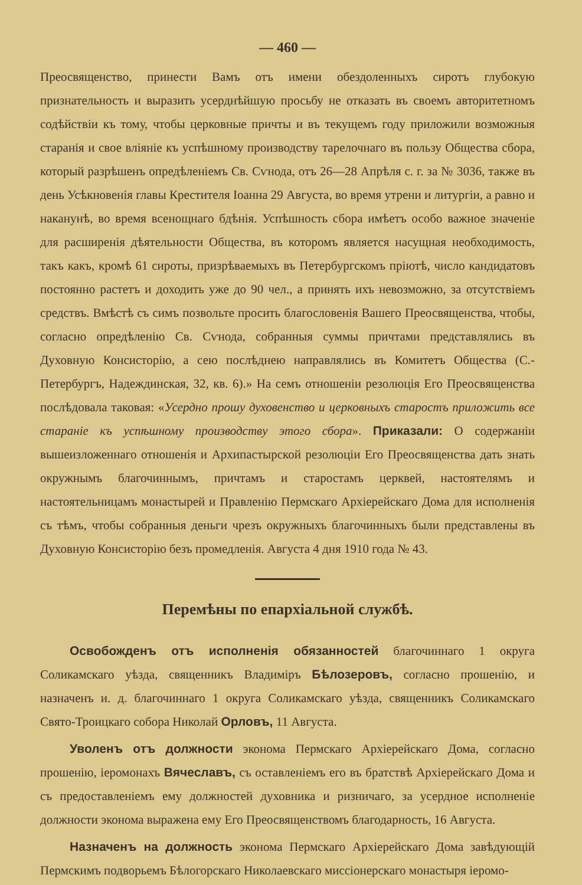— 460 —
Преосвященство, принести Вамъ отъ имени обездоленныхъ сиротъ глубокую признательность и выразить усерднѣйшую просьбу не отказать въ своемъ авторитетномъ содѣйствіи къ тому, чтобы церковные причты и въ текущемъ году приложили возможныя старанія и свое вліяніе къ успѣшному производству тарелочнаго въ пользу Общества сбора, который разрѣшенъ опредѣленіемъ Св. Сѵнода, отъ 26—28 Апрѣля с. г. за № 3036, также въ день Усѣкновенія главы Крестителя Іоанна 29 Августа, во время утрени и литургіи, а равно и наканунѣ, во время всенощнаго бдѣнія. Успѣшность сбора имѣетъ особо важное значеніе для расширенія дѣятельности Общества, въ которомъ является насущная необходимость, такъ какъ, кромѣ 61 сироты, призрѣваемыхъ въ Петербургскомъ пріютѣ, число кандидатовъ постоянно растетъ и доходить уже до 90 чел., а принять ихъ невозможно, за отсутствіемъ средствъ. Вмѣстѣ съ симъ позвольте просить благословенія Вашего Преосвященства, чтобы, согласно опредѣленію Св. Сѵнода, собранныя суммы причтами представлялись въ Духовную Консисторію, а сею послѣднею направлялись въ Комитетъ Общества (С.-Петербургъ, Надеждинская, 32, кв. 6).» На семъ отношеніи резолюція Его Преосвященства послѣдовала таковая: «Усердно прошу духовенство и церковныхъ старостъ приложить все стараніе къ успѣшному производству этого сбора». Приказали: О содержаніи вышеизложеннаго отношенія и Архипастырской резолюціи Его Преосвященства дать знать окружнымъ благочиннымъ, причтамъ и старостамъ церквей, настоятелямъ и настоятельницамъ монастырей и Правленію Пермскаго Архіерейскаго Дома для исполненія съ тѣмъ, чтобы собранныя деньги чрезъ окружныхъ благочинныхъ были представлены въ Духовную Консисторію безъ промедленія. Августа 4 дня 1910 года № 43.
Перемѣны по епархіальной службѣ.
Освобожденъ отъ исполненія обязанностей благочиннаго 1 округа Соликамскаго уѣзда, священникъ Владиміръ Бѣлозеровъ, согласно прошенію, и назначенъ и. д. благочиннаго 1 округа Соликамскаго уѣзда, священникъ Соликамскаго Свято-Троицкаго собора Николай Орловъ, 11 Августа.
Уволенъ отъ должности эконома Пермскаго Архіерейскаго Дома, согласно прошенію, іеромонахъ Вячеславъ, съ оставленіемъ его въ братствѣ Архіерейскаго Дома и съ предоставленіемъ ему должностей духовника и ризничаго, за усердное исполненіе должности эконома выражена ему Его Преосвященствомъ благодарность, 16 Августа.
Назначенъ на должность эконома Пермскаго Архіерейскаго Дома завѣдующій Пермскимъ подворьемъ Бѣлогорскаго Николаевскаго миссіонерскаго монастыря іеромо-